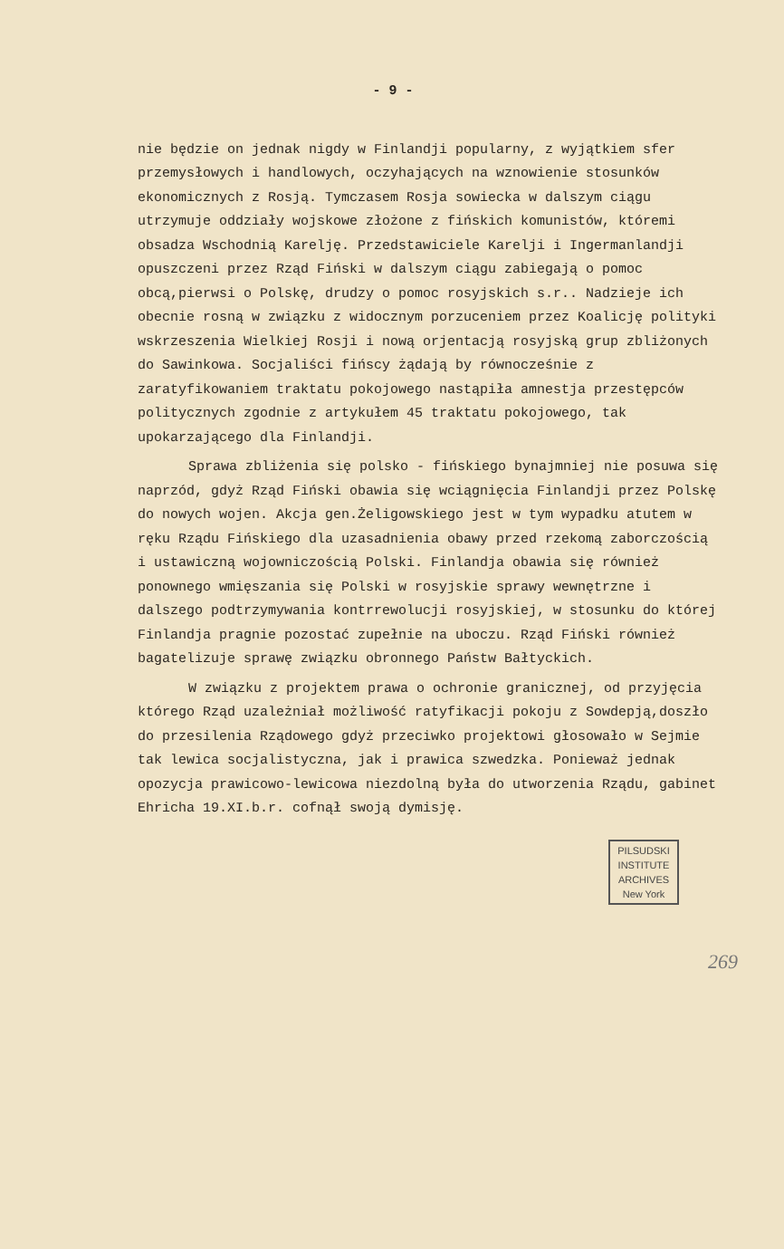- 9 -
nie będzie on jednak nigdy w Finlandji popularny, z wyjątkiem sfer przemysłowych i handlowych, oczyhających na wznowienie stosunków ekonomicznych z Rosją. Tymczasem Rosja sowiecka w dalszym ciągu utrzymuje oddziały wojskowe złożone z fińskich komunistów, któremi obsadza Wschodnią Karelję. Przedstawiciele Karelji i Ingermanlandji opuszczeni przez Rząd Fiński w dalszym ciągu zabiegają o pomoc obcą,pierwsi o Polskę, drudzy o pomoc rosyjskich s.r.. Nadzieje ich obecnie rosną w związku z widocznym porzuceniem przez Koalicję polityki wskrzeszenia Wielkiej Rosji i nową orjentacją rosyjską grup zbliżonych do Sawinkowa. Socjaliści fińscy żądają by równocześnie z zaratyfikowaniem traktatu pokojowego nastąpiła amnestja przestępców politycznych zgodnie z artykułem 45 traktatu pokojowego, tak upokarzającego dla Finlandji.
Sprawa zbliżenia się polsko - fińskiego bynajmniej nie posuwa się naprzód, gdyż Rząd Fiński obawia się wciągnięcia Finlandji przez Polskę do nowych wojen. Akcja gen.Żeligowskiego jest w tym wypadku atutem w ręku Rządu Fińskiego dla uzasadnienia obawy przed rzekomą zaborczością i ustawiczną wojowniczością Polski. Finlandja obawia się również ponownego wmięszania się Polski w rosyjskie sprawy wewnętrzne i dalszego podtrzymywania kontrrewolucji rosyjskiej, w stosunku do której Finlandja pragnie pozostać zupełnie na uboczu. Rząd Fiński również bagatelizuje sprawę związku obronnego Państw Bałtyckich.
W związku z projektem prawa o ochronie granicznej, od przyjęcia którego Rząd uzależniał możliwość ratyfikacji pokoju z Sowdepją,doszło do przesilenia Rządowego gdyż przeciwko projektowi głosowało w Sejmie tak lewica socjalistyczna, jak i prawica szwedzka. Ponieważ jednak opozycja prawicowo-lewicowa niezdolną była do utworzenia Rządu, gabinet Ehricha 19.XI.b.r. cofnął swoją dymisję.
PILSUDSKI
INSTITUTE
ARCHIVES
New York
269